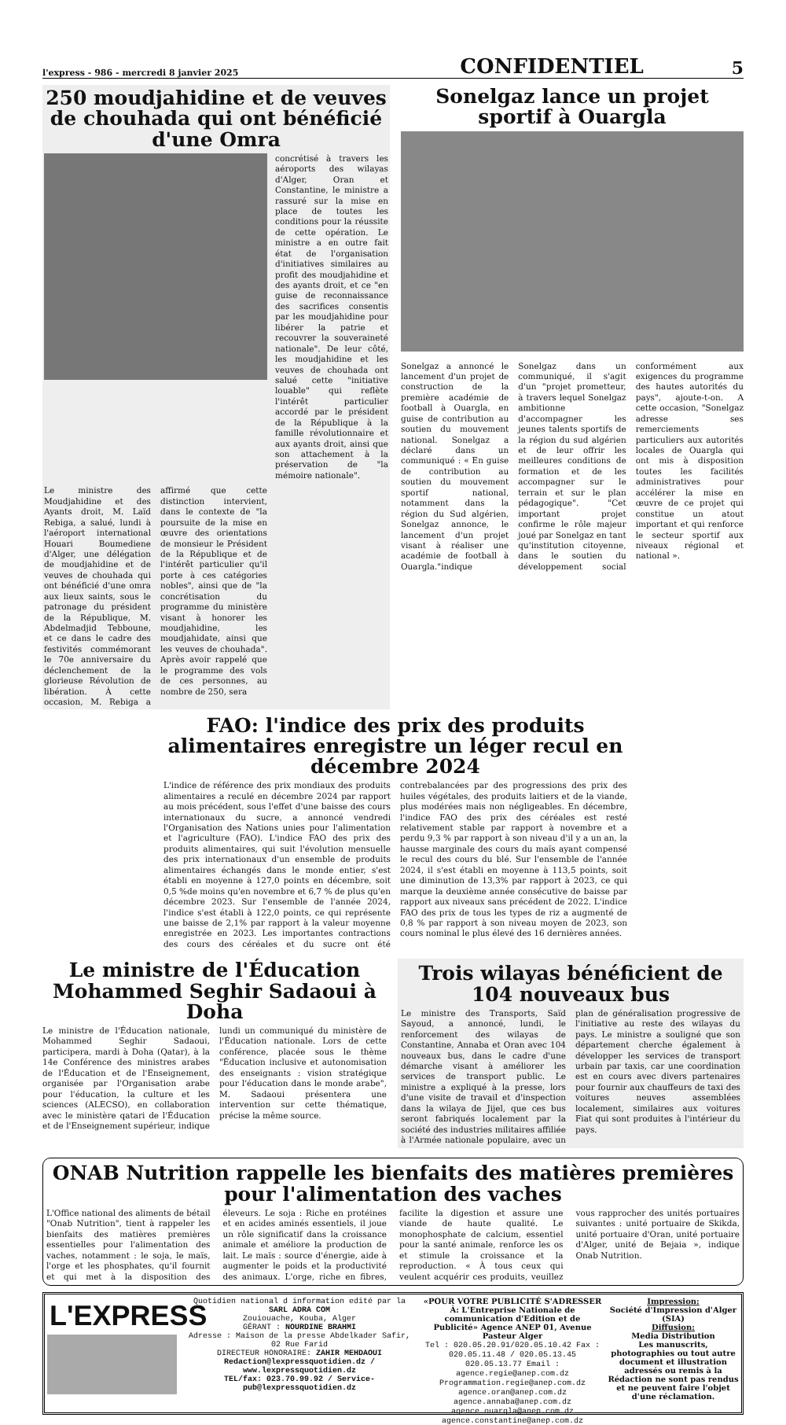l'express - 986 - mercredi 8 janvier 2025 CONFIDENTIEL 5
250 moudjahidine et de veuves de chouhada qui ont bénéficié d'une Omra
concrétisé à travers les aéroports des wilayas d'Alger, Oran et Constantine, le ministre a rassuré sur la mise en place de toutes les conditions pour la réussite de cette opération. Le ministre a en outre fait état de l'organisation d'initiatives similaires au profit des moudjahidine et des ayants droit, et ce "en guise de reconnaissance des sacrifices consentis par les moudjahidine pour libérer la patrie et recouvrer la souveraineté nationale". De leur côté, les moudjahidine et les veuves de chouhada ont salué cette "initiative louable" qui reflète l'intérêt particulier accordé par le président de la République à la famille révolutionnaire et aux ayants droit, ainsi que son attachement à la préservation de "la mémoire nationale".
Le ministre des Moudjahidine et des Ayants droit, M. Laïd Rebiga, a salué, lundi à l'aéroport international Houari Boumediene d'Alger, une délégation de moudjahidine et de veuves de chouhada qui ont bénéficié d'une omra aux lieux saints, sous le patronage du président de la République, M. Abdelmadjid Tebboune, et ce dans le cadre des festivités commémorant le 70e anniversaire du déclenchement de la glorieuse Révolution de libération. À cette occasion, M. Rebiga a affirmé que cette distinction intervient, dans le contexte de "la poursuite de la mise en œuvre des orientations de monsieur le Président de la République et de l'intérêt particulier qu'il porte à ces catégories nobles", ainsi que de "la concrétisation du programme du ministère visant à honorer les moudjahidine, les moudjahidate, ainsi que les veuves de chouhada". Après avoir rappelé que le programme des vols de ces personnes, au nombre de 250, sera
Sonelgaz lance un projet sportif à Ouargla
Sonelgaz a annoncé le lancement d'un projet de construction de la première académie de football à Ouargla, en guise de contribution au soutien du mouvement national. Sonelgaz a déclaré dans un communiqué : « En guise de contribution au soutien du mouvement sportif national, notamment dans la région du Sud algérien, Sonelgaz annonce, le lancement d'un projet visant à réaliser une académie de football à Ouargla."indique Sonelgaz dans un communiqué, il s'agit d'un "projet prometteur, à travers lequel Sonelgaz ambitionne d'accompagner les jeunes talents sportifs de la région du sud algérien et de leur offrir les meilleures conditions de formation et de les accompagner sur le terrain et sur le plan pédagogique". "Cet important projet confirme le rôle majeur joué par Sonelgaz en tant qu'institution citoyenne, dans le soutien du développement social conformément aux exigences du programme des hautes autorités du pays", ajoute-t-on. A cette occasion, "Sonelgaz adresse ses remerciements particuliers aux autorités locales de Ouargla qui ont mis à disposition toutes les facilités administratives pour accélérer la mise en œuvre de ce projet qui constitue un atout important et qui renforce le secteur sportif aux niveaux régional et national ».
FAO: l'indice des prix des produits alimentaires enregistre un léger recul en décembre 2024
L'indice de référence des prix mondiaux des produits alimentaires a reculé en décembre 2024 par rapport au mois précédent, sous l'effet d'une baisse des cours internationaux du sucre, a annoncé vendredi l'Organisation des Nations unies pour l'alimentation et l'agriculture (FAO). L'indice FAO des prix des produits alimentaires, qui suit l'évolution mensuelle des prix internationaux d'un ensemble de produits alimentaires échangés dans le monde entier, s'est établi en moyenne à 127,0 points en décembre, soit 0,5 %de moins qu'en novembre et 6,7 % de plus qu'en décembre 2023. Sur l'ensemble de l'année 2024, l'indice s'est établi à 122,0 points, ce qui représente une baisse de 2,1% par rapport à la valeur moyenne enregistrée en 2023. Les importantes contractions des cours des céréales et du sucre ont été contrebalancées par des progressions des prix des huiles végétales, des produits laitiers et de la viande, plus modérées mais non négligeables. En décembre, l'indice FAO des prix des céréales est resté relativement stable par rapport à novembre et a perdu 9,3 % par rapport à son niveau d'il y a un an, la hausse marginale des cours du maïs ayant compensé le recul des cours du blé. Sur l'ensemble de l'année 2024, il s'est établi en moyenne à 113,5 points, soit une diminution de 13,3% par rapport à 2023, ce qui marque la deuxième année consécutive de baisse par rapport aux niveaux sans précédent de 2022. L'indice FAO des prix de tous les types de riz a augmenté de 0,8 % par rapport à son niveau moyen de 2023, son cours nominal le plus élevé des 16 dernières années.
Le ministre de l'Éducation Mohammed Seghir Sadaoui à Doha
Le ministre de l'Éducation nationale, Mohammed Seghir Sadaoui, participera, mardi à Doha (Qatar), à la 14e Conférence des ministres arabes de l'Éducation et de l'Enseignement, organisée par l'Organisation arabe pour l'éducation, la culture et les sciences (ALECSO), en collaboration avec le ministère qatari de l'Éducation et de l'Enseignement supérieur, indique lundi un communiqué du ministère de l'Éducation nationale. Lors de cette conférence, placée sous le thème "Éducation inclusive et autonomisation des enseignants : vision stratégique pour l'éducation dans le monde arabe", M. Sadaoui présentera une intervention sur cette thématique, précise la même source.
Trois wilayas bénéficient de 104 nouveaux bus
Le ministre des Transports, Saïd Sayoud, a annoncé, lundi, le renforcement des wilayas de Constantine, Annaba et Oran avec 104 nouveaux bus, dans le cadre d'une démarche visant à améliorer les services de transport public. Le ministre a expliqué à la presse, lors d'une visite de travail et d'inspection dans la wilaya de Jijel, que ces bus seront fabriqués localement par la société des industries militaires affiliée à l'Armée nationale populaire, avec un plan de généralisation progressive de l'initiative au reste des wilayas du pays. Le ministre a souligné que son département cherche également à développer les services de transport urbain par taxis, car une coordination est en cours avec divers partenaires pour fournir aux chauffeurs de taxi des voitures neuves assemblées localement, similaires aux voitures Fiat qui sont produites à l'intérieur du pays.
ONAB Nutrition rappelle les bienfaits des matières premières pour l'alimentation des vaches
L'Office national des aliments de bétail "Onab Nutrition", tient à rappeler les bienfaits des matières premières essentielles pour l'alimentation des vaches, notamment : le soja, le maïs, l'orge et les phosphates, qu'il fournit et qui met à la disposition des éleveurs. Le soja : Riche en protéines et en acides aminés essentiels, il joue un rôle significatif dans la croissance animale et améliore la production de lait. Le maïs : source d'énergie, aide à augmenter le poids et la productivité des animaux. L'orge, riche en fibres, facilite la digestion et assure une viande de haute qualité. Le monophosphate de calcium, essentiel pour la santé animale, renforce les os et stimule la croissance et la reproduction. « À tous ceux qui veulent acquérir ces produits, veuillez vous rapprocher des unités portuaires suivantes : unité portuaire de Skikda, unité portuaire d'Oran, unité portuaire d'Alger, unité de Bejaia », indique Onab Nutrition.
L'EXPRESS
Quotidien national d information edité par la SARL ADRA COM
Zouiouache, Kouba, Alger
GÉRANT : NOURDINE BRAHMI
Adresse : Maison de la presse Abdelkader Safir, 02 Rue Farid
DIRECTEUR HONORAIRE: ZAHIR MEHDAOUI
Redaction@lexpressquotidien.dz / www.lexpressquotidien.dz
TEL/fax: 023.70.99.92 / Service-pub@lexpressquotidien.dz
«POUR VOTRE PUBLICITÉ S'ADRESSER À: L'Entreprise Nationale de communication d'Edition et de Publicité» Agence ANEP 01, Avenue Pasteur Alger
Tel : 020.05.20.91/020.05.10.42 Fax : 020.05.11.48 / 020.05.13.45 020.05.13.77 Email : agence.regie@anep.com.dz Programmation.regie@anep.com.dz agence.oran@anep.com.dz agence.annaba@anep.com.dz agence.ouargla@anep.com.dz agence.constantine@anep.com.dz
Impression:
Société d'Impression d'Alger (SIA)
Diffusion:
Media Distribution
Les manuscrits, photographies ou tout autre document et illustration adressés ou remis à la Rédaction ne sont pas rendus et ne peuvent faire l'objet d'une réclamation.